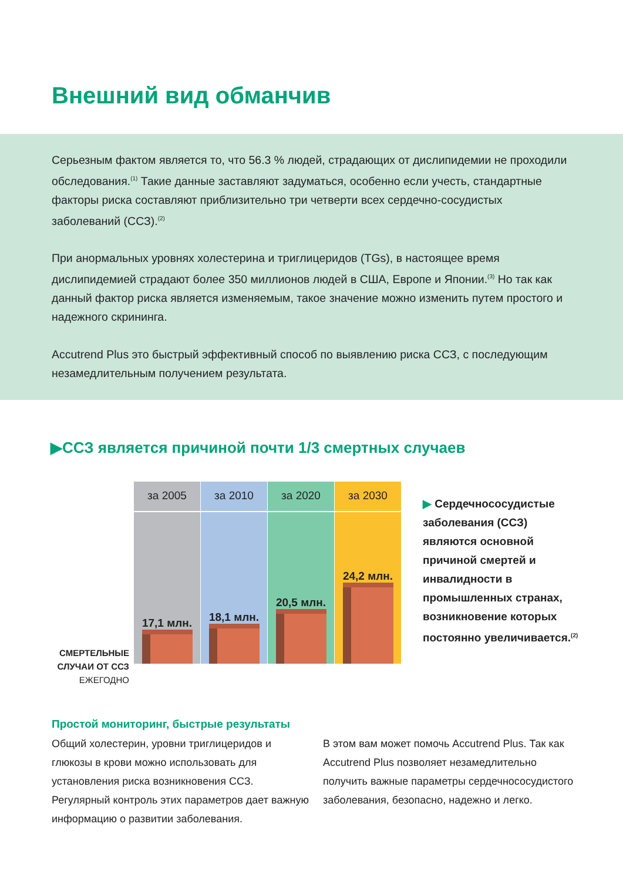Внешний вид обманчив
Серьезным фактом является то, что 56.3 % людей, страдающих от дислипидемии не проходили обследования.<sup>(1)</sup> Такие данные заставляют задуматься, особенно если учесть, стандартные факторы риска составляют приблизительно три четверти всех сердечно-сосудистых заболеваний (ССЗ).<sup>(2)</sup>
При анормальных уровнях холестерина и триглицеридов (TGs), в настоящее время дислипидемией страдают более 350 миллионов людей в США, Европе и Японии.<sup>(3)</sup> Но так как данный фактор риска является изменяемым, такое значение можно изменить путем простого и надежного скрининга.
Accutrend Plus это быстрый эффективный способ по выявлению риска ССЗ, с последующим незамедлительным получением результата.
▶ССЗ является причиной почти 1/3 смертных случаев
СМЕРТЕЛЬНЫЕ СЛУЧАИ ОТ ССЗ ЕЖЕГОДНО
за 2005
17,1 млн.
за 2010
18,1 млн.
за 2020
20,5 млн.
за 2030
24,2 млн.
▶ Сердечнососудистые заболевания (ССЗ) являются основной причиной смертей и инвалидности в промышленных странах, возникновение которых постоянно увеличивается.<sup>(2)</sup>
Простой мониторинг, быстрые результаты
Общий холестерин, уровни триглицеридов и глюкозы в крови можно использовать для установления риска возникновения ССЗ. Регулярный контроль этих параметров дает важную информацию о развитии заболевания.
В этом вам может помочь Accutrend Plus. Так как Accutrend Plus позволяет незамедлительно получить важные параметры сердечнососудистого заболевания, безопасно, надежно и легко.